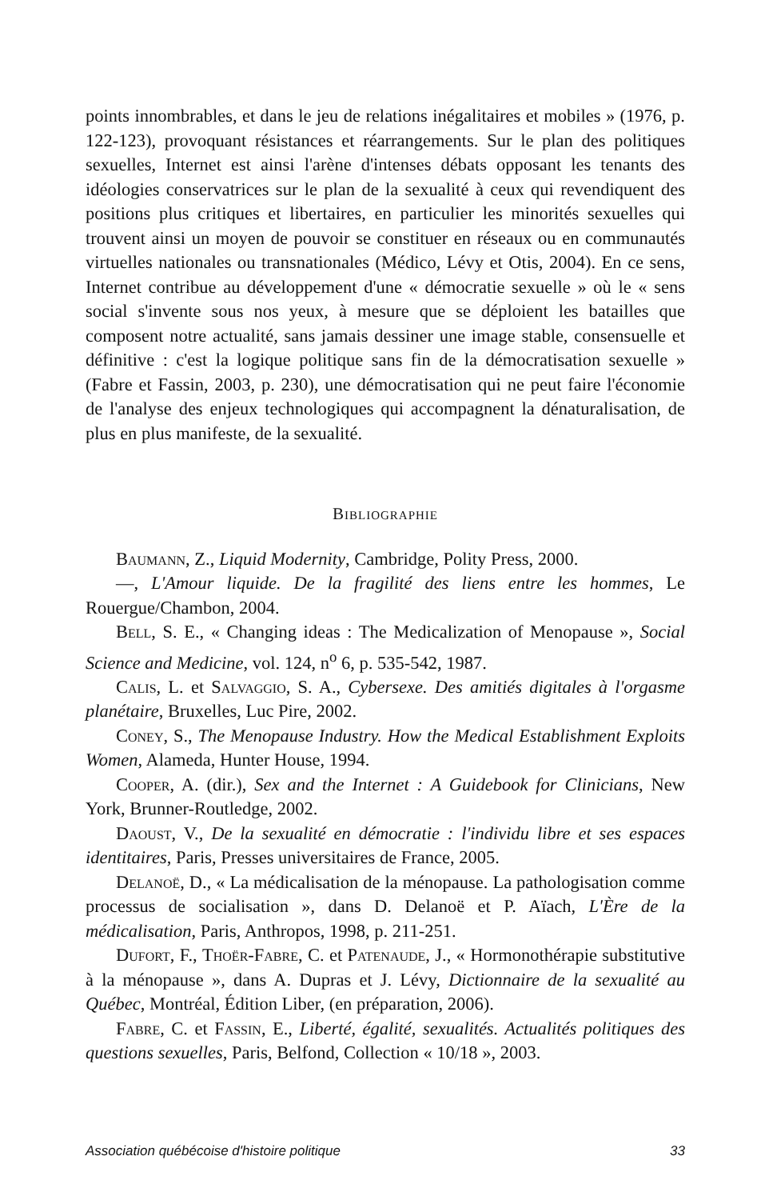points innombrables, et dans le jeu de relations inégalitaires et mobiles » (1976, p. 122-123), provoquant résistances et réarrangements. Sur le plan des politiques sexuelles, Internet est ainsi l'arène d'intenses débats opposant les tenants des idéologies conservatrices sur le plan de la sexualité à ceux qui revendiquent des positions plus critiques et libertaires, en particulier les minorités sexuelles qui trouvent ainsi un moyen de pouvoir se constituer en réseaux ou en communautés virtuelles nationales ou transnationales (Médico, Lévy et Otis, 2004). En ce sens, Internet contribue au développement d'une « démocratie sexuelle » où le « sens social s'invente sous nos yeux, à mesure que se déploient les batailles que composent notre actualité, sans jamais dessiner une image stable, consensuelle et définitive : c'est la logique politique sans fin de la démocratisation sexuelle » (Fabre et Fassin, 2003, p. 230), une démocratisation qui ne peut faire l'économie de l'analyse des enjeux technologiques qui accompagnent la dénaturalisation, de plus en plus manifeste, de la sexualité.
Bibliographie
Baumann, Z., Liquid Modernity, Cambridge, Polity Press, 2000.
—, L'Amour liquide. De la fragilité des liens entre les hommes, Le Rouergue/Chambon, 2004.
Bell, S. E., « Changing ideas : The Medicalization of Menopause », Social Science and Medicine, vol. 124, n<sup>o</sup> 6, p. 535-542, 1987.
Calis, L. et Salvaggio, S. A., Cybersexe. Des amitiés digitales à l'orgasme planétaire, Bruxelles, Luc Pire, 2002.
Coney, S., The Menopause Industry. How the Medical Establishment Exploits Women, Alameda, Hunter House, 1994.
Cooper, A. (dir.), Sex and the Internet : A Guidebook for Clinicians, New York, Brunner-Routledge, 2002.
Daoust, V., De la sexualité en démocratie : l'individu libre et ses espaces identitaires, Paris, Presses universitaires de France, 2005.
Delanoë, D., « La médicalisation de la ménopause. La pathologisation comme processus de socialisation », dans D. Delanoë et P. Aïach, L'Ère de la médicalisation, Paris, Anthropos, 1998, p. 211-251.
Dufort, F., Thoër-Fabre, C. et Patenaude, J., « Hormonothérapie substitutive à la ménopause », dans A. Dupras et J. Lévy, Dictionnaire de la sexualité au Québec, Montréal, Édition Liber, (en préparation, 2006).
Fabre, C. et Fassin, E., Liberté, égalité, sexualités. Actualités politiques des questions sexuelles, Paris, Belfond, Collection « 10/18 », 2003.
Association québécoise d'histoire politique 33